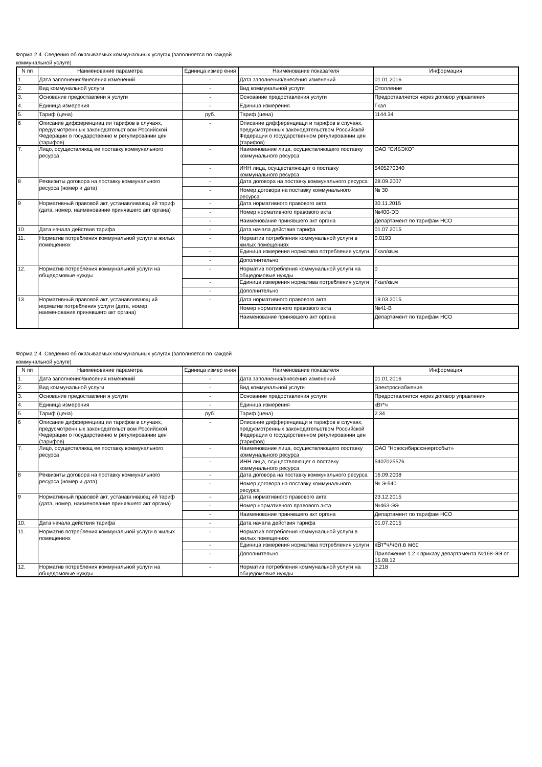Форма 2.4. Сведения об оказываемых коммунальных услугах (заполняется по каждой
коммунальной услуге)
| N пп | Наименование параметра | Единица измер ения | Наименование показателя | Информация |
| --- | --- | --- | --- | --- |
| 1. | Дата заполнения/внесения изменений | - | Дата заполнения/внесения изменений | 01.01.2016 |
| 2. | Вид коммунальной услуги | - | Вид коммунальной услуги | Отопление |
| 3. | Основание предоставлени я услуги | - | Основание предоставления услуги | Предоставляется через договор управления |
| 4. | Единица измерения | - | Единица измерения | Гкал |
| 5. | Тариф (цена) | руб. | Тариф (цена) | 1144.34 |
| 6 | Описание дифференциац ии тарифов в случаях, предусмотренн ых законодательст вом Российской Федерации о государственно м регулировании цен (тарифов) | - | Описание дифференциаци и тарифов в случаях, предусмотренных законодательством Российской Федерации о государственном регулировании цен (тарифов) | |
| 7. | Лицо, осуществляющ ее поставку коммунального ресурса | - | Наименование лица, осуществляющего поставку коммунального ресурса | ОАО "СИБЭКО" |
| | | - | ИНН лица, осуществляющег о поставку коммунального ресурса | 5405270340 |
| 8 | Реквизиты договора на поставку коммунального ресурса (номер и дата) | - | Дата договора на поставку коммунального ресурса | 28.09.2007 |
| | | - | Номер договора на поставку коммунального ресурса | № 30 |
| 9 | Нормативный правовой акт, устанавливающ ий тариф (дата, номер, наименование принявшего акт органа) | - | Дата нормативного правового акта | 30.11.2015 |
| | | - | Номер нормативного правового акта | №400-ЭЭ |
| | | - | Наименование принявшего акт органа | Департамент по тарифам НСО |
| 10. | Дата начала действия тарифа | - | Дата начала действия тарифа | 01.07.2015 |
| 11. | Норматив потребления коммунальной услуги в жилых помещениях | - | Норматив потребления коммунальной услуги в жилых помещениях | 0.0193 |
| | | - | Единица измерения норматива потребления услуги | Гкал/кв.м |
| | | - | Дополнительно | |
| 12. | Норматив потребления коммунальной услуги на общедомовые нужды | - | Норматив потребления коммунальной услуги на общедомовые нужды | 0 |
| | | - | Единица измерения норматива потребления услуги | Гкал/кв.м |
| | | - | Дополнительно | |
| 13. | Нормативный правовой акт, устанавливающ ий норматив потребления услуги (дата, номер, наименование принявшего акт органа) | - | Дата нормативного правового акта | 19.03.2015 |
| | | | Номер нормативного правового акта | №41-В |
| | | | Наименование принявшего акт органа | Департамент по тарифам НСО |
Форма 2.4. Сведения об оказываемых коммунальных услугах (заполняется по каждой
коммунальной услуге)
| N пп | Наименование параметра | Единица измер ения | Наименование показателя | Информация |
| --- | --- | --- | --- | --- |
| 1. | Дата заполнения/внесения изменений | - | Дата заполнения/внесения изменений | 01.01.2016 |
| 2. | Вид коммунальной услуги | - | Вид коммунальной услуги | Электроснабжение |
| 3. | Основание предоставлени я услуги | - | Основание предоставления услуги | Предоставляется через договор управления |
| 4. | Единица измерения | - | Единица измерения | кВт*ч |
| 5. | Тариф (цена) | руб. | Тариф (цена) | 2.34 |
| 6 | Описание дифференциац ии тарифов в случаях, предусмотренн ых законодательст вом Российской Федерации о государственно м регулировании цен (тарифов) | - | Описание дифференциаци и тарифов в случаях, предусмотренных законодательством Российской Федерации о государственном регулировании цен (тарифов) | |
| 7. | Лицо, осуществляющ ее поставку коммунального ресурса | - | Наименование лица, осуществляющего поставку коммунального ресурса | ОАО "Новосибирскэнергосбыт» |
| | | - | ИНН лица, осуществляющег о поставку коммунального ресурса | 5407025576 |
| 8 | Реквизиты договора на поставку коммунального ресурса (номер и дата) | - | Дата договора на поставку коммунального ресурса | 16.09.2008 |
| | | - | Номер договора на поставку коммунального ресурса | № Э-540 |
| 9 | Нормативный правовой акт, устанавливающ ий тариф (дата, номер, наименование принявшего акт органа) | - | Дата нормативного правового акта | 23.12.2015 |
| | | - | Номер нормативного правового акта | №463-ЭЭ |
| | | - | Наименование принявшего акт органа | Департамент по тарифам НСО |
| 10. | Дата начала действия тарифа | - | Дата начала действия тарифа | 01.07.2015 |
| 11. | Норматив потребления коммунальной услуги в жилых помещениях | - | Норматив потребления коммунальной услуги в жилых помещениях | |
| | | - | Единица измерения норматива потребления услуги | кВт*ч/чел.в мес |
| | | - | Дополнительно | Приложение 1.2 к приказу департамента №168-ЭЭ от 15.08.12 |
| 12. | Норматив потребления коммунальной услуги на общедомовые нужды | - | Норматив потребления коммунальной услуги на общедомовые нужды | 3.218 |